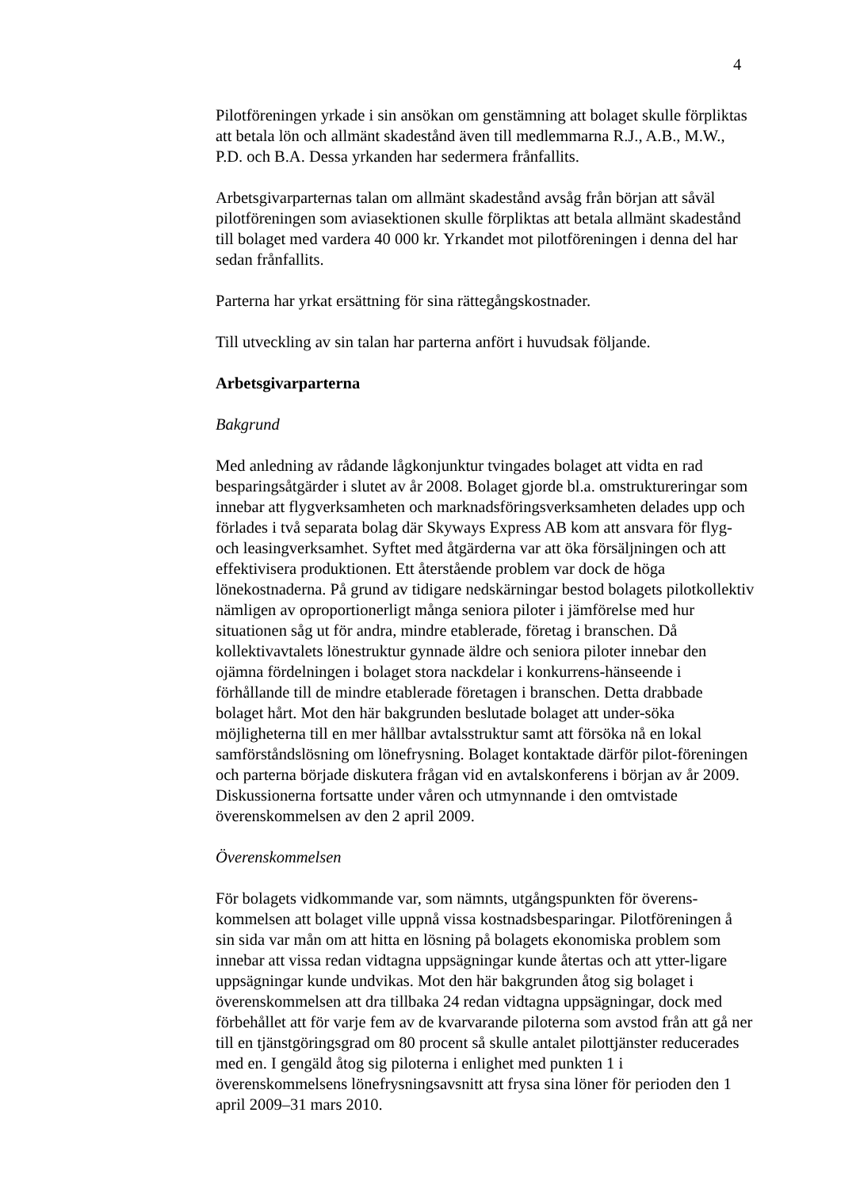4
Pilotföreningen yrkade i sin ansökan om genstämning att bolaget skulle förpliktas att betala lön och allmänt skadestånd även till medlemmarna R.J., A.B., M.W., P.D. och B.A. Dessa yrkanden har sedermera frånfallits.
Arbetsgivarparternas talan om allmänt skadestånd avsåg från början att såväl pilotföreningen som aviasektionen skulle förpliktas att betala allmänt skadestånd till bolaget med vardera 40 000 kr. Yrkandet mot pilotföreningen i denna del har sedan frånfallits.
Parterna har yrkat ersättning för sina rättegångskostnader.
Till utveckling av sin talan har parterna anfört i huvudsak följande.
Arbetsgivarparterna
Bakgrund
Med anledning av rådande lågkonjunktur tvingades bolaget att vidta en rad besparingsåtgärder i slutet av år 2008. Bolaget gjorde bl.a. omstruktureringar som innebar att flygverksamheten och marknadsföringsverksamheten delades upp och förlades i två separata bolag där Skyways Express AB kom att ansvara för flyg- och leasingverksamhet. Syftet med åtgärderna var att öka försäljningen och att effektivisera produktionen. Ett återstående problem var dock de höga lönekostnaderna. På grund av tidigare nedskärningar bestod bolagets pilotkollektiv nämligen av oproportionerligt många seniora piloter i jämförelse med hur situationen såg ut för andra, mindre etablerade, företag i branschen. Då kollektivavtalets lönestruktur gynnade äldre och seniora piloter innebar den ojämna fördelningen i bolaget stora nackdelar i konkurrens-hänseende i förhållande till de mindre etablerade företagen i branschen. Detta drabbade bolaget hårt. Mot den här bakgrunden beslutade bolaget att under-söka möjligheterna till en mer hållbar avtalsstruktur samt att försöka nå en lokal samförståndslösning om lönefrysning. Bolaget kontaktade därför pilot-föreningen och parterna började diskutera frågan vid en avtalskonferens i början av år 2009. Diskussionerna fortsatte under våren och utmynnande i den omtvistade överenskommelsen av den 2 april 2009.
Överenskommelsen
För bolagets vidkommande var, som nämnts, utgångspunkten för överens-kommelsen att bolaget ville uppnå vissa kostnadsbesparingar. Pilotföreningen å sin sida var mån om att hitta en lösning på bolagets ekonomiska problem som innebar att vissa redan vidtagna uppsägningar kunde återtas och att ytter-ligare uppsägningar kunde undvikas. Mot den här bakgrunden åtog sig bolaget i överenskommelsen att dra tillbaka 24 redan vidtagna uppsägningar, dock med förbehållet att för varje fem av de kvarvarande piloterna som avstod från att gå ner till en tjänstgöringsgrad om 80 procent så skulle antalet pilottjänster reducerades med en. I gengäld åtog sig piloterna i enlighet med punkten 1 i överenskommelsens lönefrysningsavsnitt att frysa sina löner för perioden den 1 april 2009–31 mars 2010.